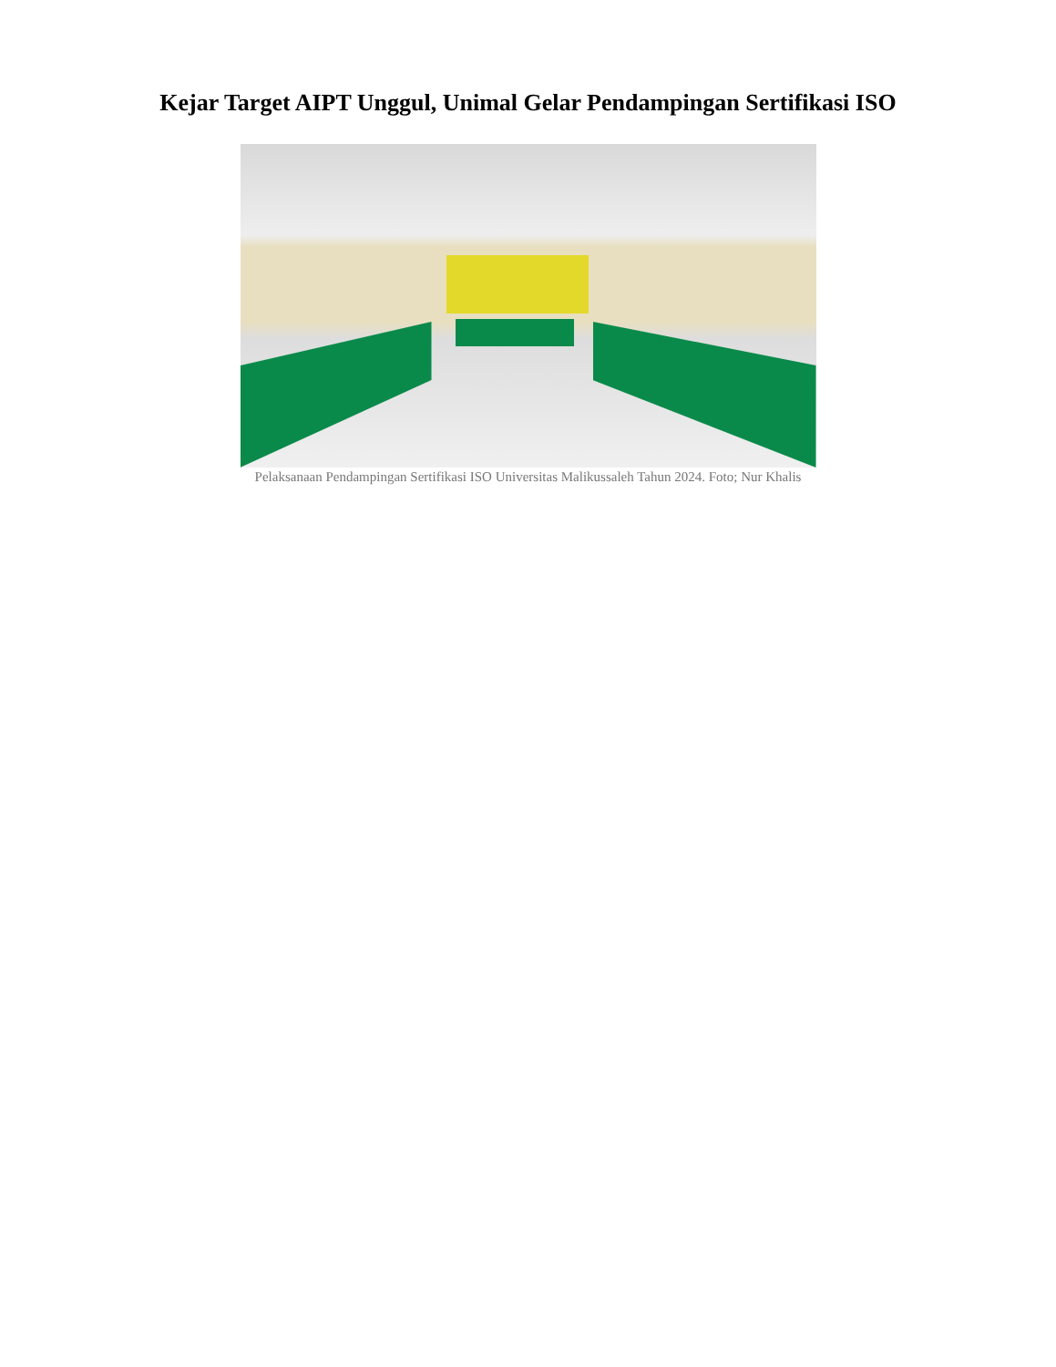Kejar Target AIPT Unggul, Unimal Gelar Pendampingan Sertifikasi ISO
Pelaksanaan Pendampingan Sertifikasi ISO Universitas Malikussaleh Tahun 2024. Foto; Nur Khalis